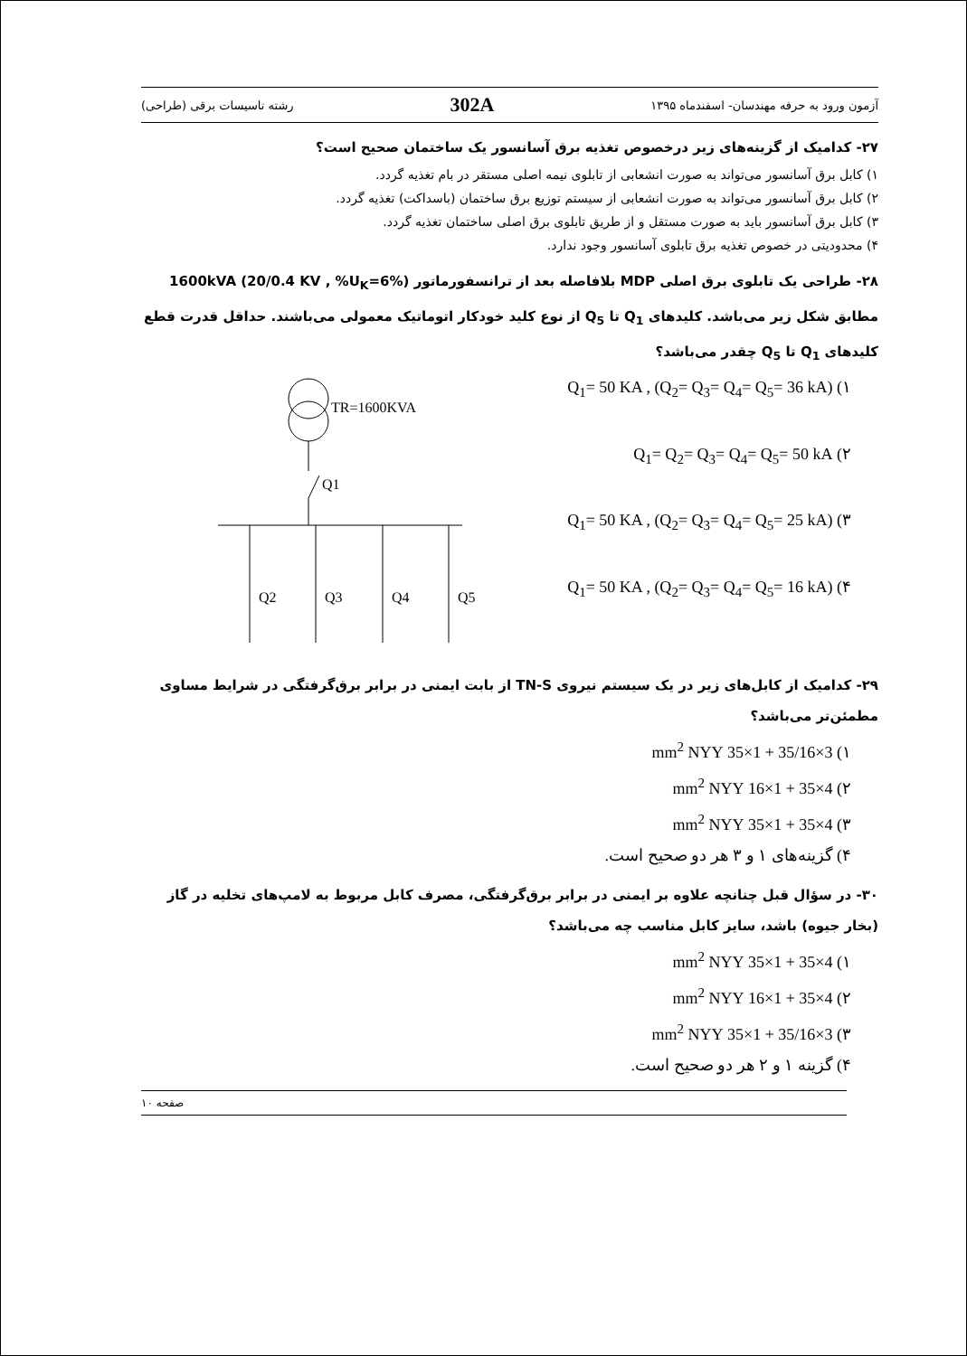آزمون ورود به حرفه مهندسان- اسفندماه ۱۳۹۵ 302A رشته تاسیسات برقی (طراحی)
۲۷- کدامیک از گزینه‌های زیر درخصوص تغذیه برق آسانسور یک ساختمان صحیح است؟
۱) کابل برق آسانسور می‌تواند به صورت انشعابی از تابلوی نیمه اصلی مستقر در بام تغذیه گردد.
۲) کابل برق آسانسور می‌تواند به صورت انشعابی از سیستم توزیع برق ساختمان (باسداکت) تغذیه گردد.
۳) کابل برق آسانسور باید به صورت مستقل و از طریق تابلوی برق اصلی ساختمان تغذیه گردد.
۴) محدودیتی در خصوص تغذیه برق تابلوی آسانسور وجود ندارد.
۲۸- طراحی یک تابلوی برق اصلی MDP بلافاصله بعد از ترانسفورماتور 1600kVA (20/0.4 KV , %U<sub>K</sub>=6%) مطابق شکل زیر می‌باشد. کلیدهای Q<sub>1</sub> تا Q<sub>5</sub> از نوع کلید خودکار اتوماتیک معمولی می‌باشند. حداقل قدرت قطع کلیدهای Q<sub>1</sub> تا Q<sub>5</sub> چقدر می‌باشد؟
۱) Q<sub>1</sub>= 50 KA , (Q<sub>2</sub>= Q<sub>3</sub>= Q<sub>4</sub>= Q<sub>5</sub>= 36 kA)
۲) Q<sub>1</sub>= Q<sub>2</sub>= Q<sub>3</sub>= Q<sub>4</sub>= Q<sub>5</sub>= 50 kA
۳) Q<sub>1</sub>= 50 KA , (Q<sub>2</sub>= Q<sub>3</sub>= Q<sub>4</sub>= Q<sub>5</sub>= 25 kA)
۴) Q<sub>1</sub>= 50 KA , (Q<sub>2</sub>= Q<sub>3</sub>= Q<sub>4</sub>= Q<sub>5</sub>= 16 kA)
TR=1600KVA
Q1
Q2
Q3
Q4
Q5
۲۹- کدامیک از کابل‌های زیر در یک سیستم نیروی TN-S از بابت ایمنی در برابر برق‌گرفتگی در شرایط مساوی مطمئن‌تر می‌باشد؟
۱) 3×35/16 + 1×35 mm<sup>2</sup> NYY
۲) 4×35 + 1×16 mm<sup>2</sup> NYY
۳) 4×35 + 1×35 mm<sup>2</sup> NYY
۴) گزینه‌های ۱ و ۳ هر دو صحیح است.
۳۰- در سؤال قبل چنانچه علاوه بر ایمنی در برابر برق‌گرفتگی، مصرف کابل مربوط به لامپ‌های تخلیه در گاز (بخار جیوه) باشد، سایز کابل مناسب چه می‌باشد؟
۱) 4×35 + 1×35 mm<sup>2</sup> NYY
۲) 4×35 + 1×16 mm<sup>2</sup> NYY
۳) 3×35/16 + 1×35 mm<sup>2</sup> NYY
۴) گزینه ۱ و ۲ هر دو صحیح است.
صفحه ۱۰